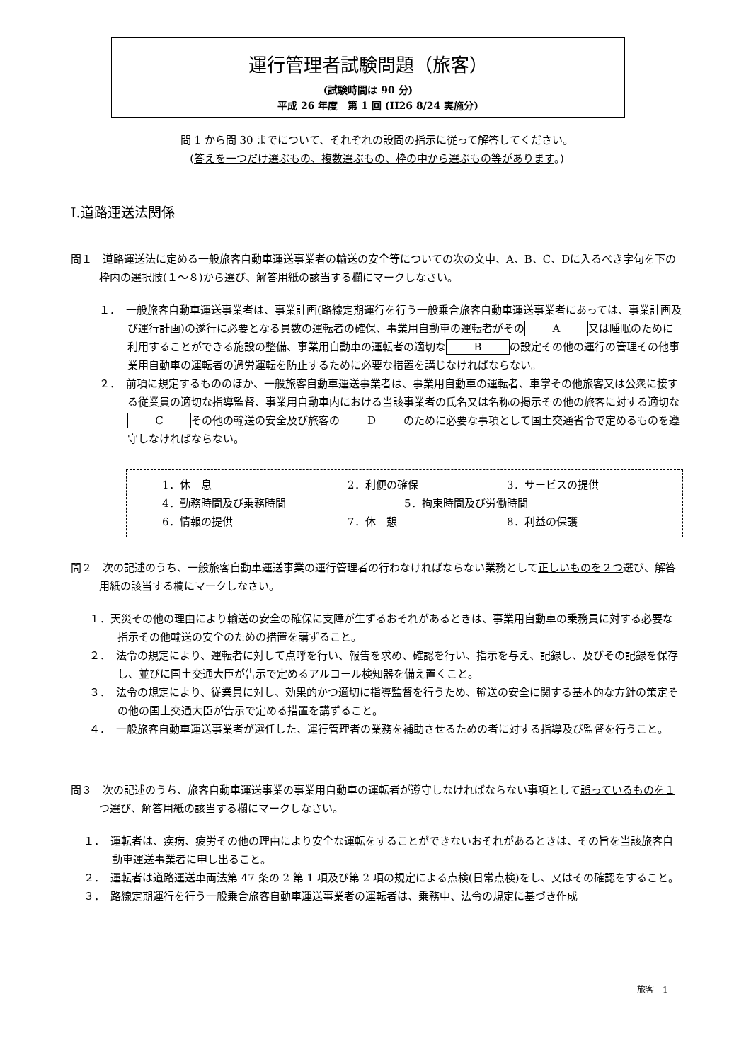運行管理者試験問題（旅客）
(試験時間は 90 分)
　　平成 26 年度　第 1 回 (H26 8/24 実施分)
問 1 から問 30 までについて、それぞれの設問の指示に従って解答してください。
(答えを一つだけ選ぶもの、複数選ぶもの、枠の中から選ぶもの等があります。)
Ⅰ.道路運送法関係
問１　道路運送法に定める一般旅客自動車運送事業者の輸送の安全等についての次の文中、A、B、C、Dに入るべき字句を下の枠内の選択肢(１～８)から選び、解答用紙の該当する欄にマークしなさい。
１．　一般旅客自動車運送事業者は、事業計画(路線定期運行を行う一般乗合旅客自動車運送事業者にあっては、事業計画及び運行計画)の遂行に必要となる員数の運転者の確保、事業用自動車の運転者がその A 又は睡眠のために利用することができる施設の整備、事業用自動車の運転者の適切な B の設定その他の運行の管理その他事業用自動車の運転者の過労運転を防止するために必要な措置を講じなければならない。
２．　前項に規定するもののほか、一般旅客自動車運送事業者は、事業用自動車の運転者、車掌その他旅客又は公衆に接する従業員の適切な指導監督、事業用自動車内における当該事業者の氏名又は名称の掲示その他の旅客に対する適切な C その他の輸送の安全及び旅客の D のために必要な事項として国土交通省令で定めるものを遵守しなければならない。
1．休　息 2．利便の確保 3．サービスの提供
4．勤務時間及び乗務時間 5．拘束時間及び労働時間
6．情報の提供 7．休　憩 8．利益の保護
問２　次の記述のうち、一般旅客自動車運送事業の運行管理者の行わなければならない業務として正しいものを２つ選び、解答用紙の該当する欄にマークしなさい。
１．天災その他の理由により輸送の安全の確保に支障が生ずるおそれがあるときは、事業用自動車の乗務員に対する必要な指示その他輸送の安全のための措置を講ずること。
２．　法令の規定により、運転者に対して点呼を行い、報告を求め、確認を行い、指示を与え、記録し、及びその記録を保存し、並びに国土交通大臣が告示で定めるアルコール検知器を備え置くこと。
３．　法令の規定により、従業員に対し、効果的かつ適切に指導監督を行うため、輸送の安全に関する基本的な方針の策定その他の国土交通大臣が告示で定める措置を講ずること。
４．　一般旅客自動車運送事業者が選任した、運行管理者の業務を補助させるための者に対する指導及び監督を行うこと。
問３　次の記述のうち、旅客自動車運送事業の事業用自動車の運転者が遵守しなければならない事項として誤っているものを１つ選び、解答用紙の該当する欄にマークしなさい。
１．　運転者は、疾病、疲労その他の理由により安全な運転をすることができないおそれがあるときは、その旨を当該旅客自動車運送事業者に申し出ること。
２．　運転者は道路運送車両法第 47 条の 2 第 1 項及び第 2 項の規定による点検(日常点検)をし、又はその確認をすること。
３．　路線定期運行を行う一般乗合旅客自動車運送事業者の運転者は、乗務中、法令の規定に基づき作成
旅客　1